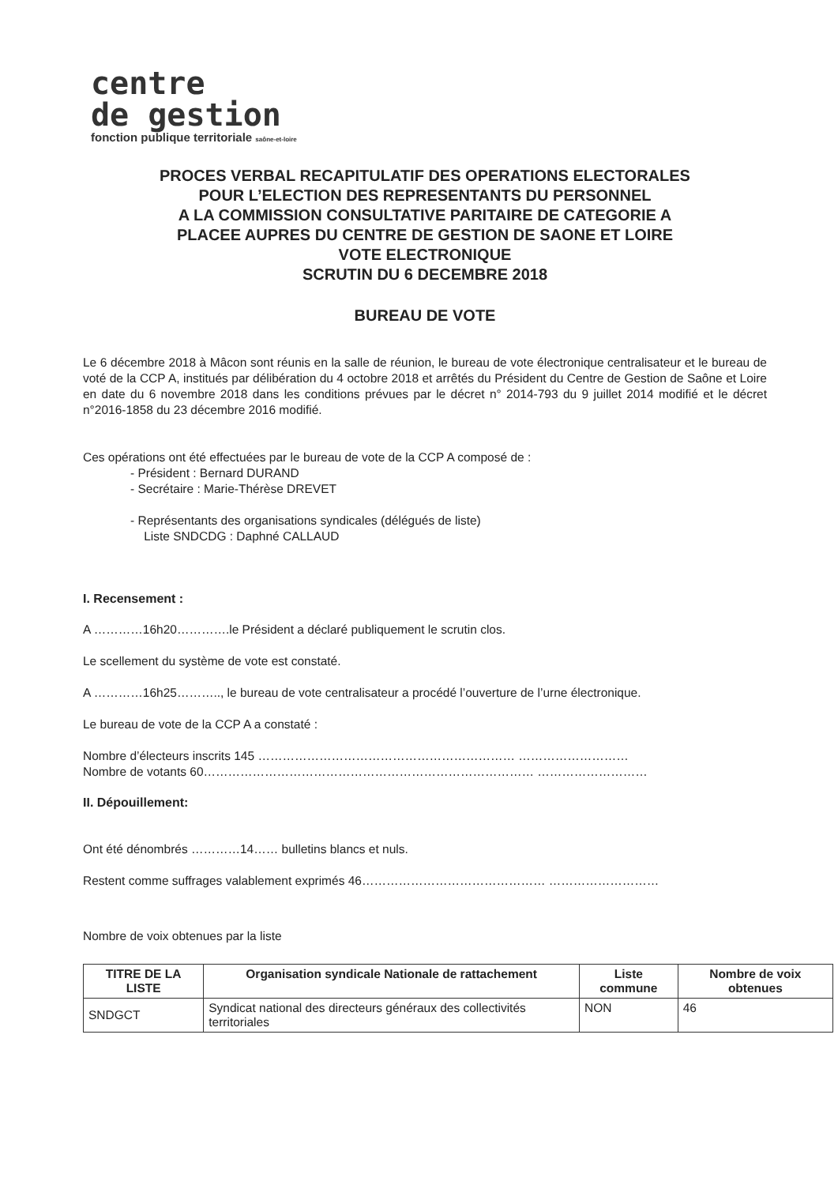centre
de gestion
fonction publique territoriale saône-et-loire
PROCES VERBAL RECAPITULATIF DES OPERATIONS ELECTORALES
POUR L’ELECTION DES REPRESENTANTS DU PERSONNEL
A LA COMMISSION CONSULTATIVE PARITAIRE DE CATEGORIE A
PLACEE AUPRES DU CENTRE DE GESTION DE SAONE ET LOIRE
VOTE ELECTRONIQUE
SCRUTIN DU 6 DECEMBRE 2018
BUREAU DE VOTE
Le 6 décembre 2018 à Mâcon sont réunis en la salle de réunion, le bureau de vote électronique centralisateur et le bureau de voté de la CCP A, institués par délibération du 4 octobre 2018 et arrêtés du Président du Centre de Gestion de Saône et Loire en date du 6 novembre 2018 dans les conditions prévues par le décret n° 2014-793 du 9 juillet 2014 modifié et le décret n°2016-1858 du 23 décembre 2016 modifié.
Ces opérations ont été effectuées par le bureau de vote de la CCP A composé de :
- Président : Bernard DURAND
- Secrétaire : Marie-Thérèse DREVET
- Représentants des organisations syndicales (délégués de liste)
Liste SNDCDG : Daphné CALLAUD
I. Recensement :
A …………16h20………….le Président a déclaré publiquement le scrutin clos.
Le scellement du système de vote est constaté.
A …………16h25……….., le bureau de vote centralisateur a procédé l’ouverture de l’urne électronique.
Le bureau de vote de la CCP A a constaté :
Nombre d’électeurs inscrits 145 ……………………………………………………… ………………………
Nombre de votants 60……………………………………………………………………… ………………………
II. Dépouillement:
Ont été dénombrés …………14…… bulletins blancs et nuls.
Restent comme suffrages valablement exprimés 46……………………………………… ………………………
Nombre de voix obtenues par la liste
| TITRE DE LA LISTE | Organisation syndicale Nationale de rattachement | Liste commune | Nombre de voix obtenues |
| --- | --- | --- | --- |
| SNDGCT | Syndicat national des directeurs généraux des collectivités territoriales | NON | 46 |